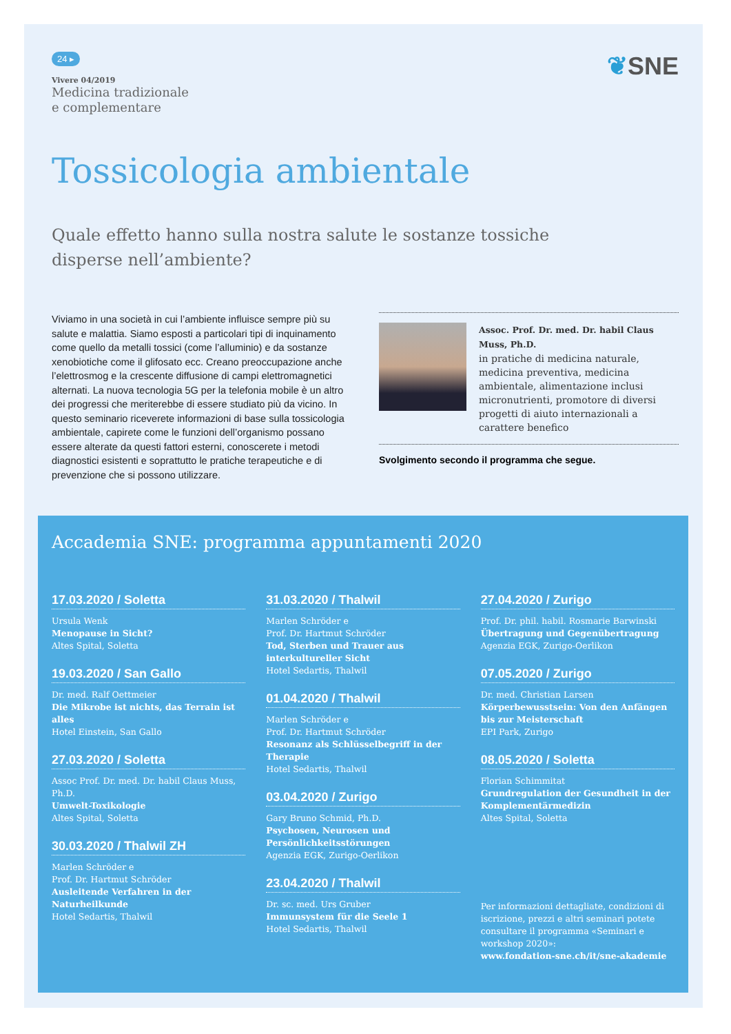24 ▸
Vivere 04/2019
Medicina tradizionale
e complementare
❦SNE
Tossicologia ambientale
Quale effetto hanno sulla nostra salute le sostanze tossiche
disperse nell’ambiente?
Viviamo in una società in cui l’ambiente influisce sempre più su salute e malattia. Siamo esposti a particolari tipi di inquinamento come quello da metalli tossici (come l’alluminio) e da sostanze xenobiotiche come il glifosato ecc. Creano preoccupazione anche l’elettrosmog e la crescente diffusione di campi elettromagnetici alternati. La nuova tecnologia 5G per la telefonia mobile è un altro dei progressi che meriterebbe di essere studiato più da vicino. In questo seminario riceverete informazioni di base sulla tossicologia ambientale, capirete come le funzioni dell’organismo possano essere alterate da questi fattori esterni, conoscerete i metodi diagnostici esistenti e soprattutto le pratiche terapeutiche e di prevenzione che si possono utilizzare.
Assoc. Prof. Dr. med. Dr. habil Claus Muss, Ph.D.
in pratiche di medicina naturale, medicina preventiva, medicina ambientale, alimentazione inclusi micronutrienti, promotore di diversi progetti di aiuto internazionali a carattere benefico
Svolgimento secondo il programma che segue.
Accademia SNE: programma appuntamenti 2020
17.03.2020 / Soletta
Ursula Wenk
Menopause in Sicht?
Altes Spital, Soletta
19.03.2020 / San Gallo
Dr. med. Ralf Oettmeier
Die Mikrobe ist nichts, das Terrain ist alles
Hotel Einstein, San Gallo
27.03.2020 / Soletta
Assoc Prof. Dr. med. Dr. habil Claus Muss, Ph.D.
Umwelt-Toxikologie
Altes Spital, Soletta
30.03.2020 / Thalwil ZH
Marlen Schröder e
Prof. Dr. Hartmut Schröder
Ausleitende Verfahren in der Naturheilkunde
Hotel Sedartis, Thalwil
31.03.2020 / Thalwil
Marlen Schröder e
Prof. Dr. Hartmut Schröder
Tod, Sterben und Trauer aus interkultureller Sicht
Hotel Sedartis, Thalwil
01.04.2020 / Thalwil
Marlen Schröder e
Prof. Dr. Hartmut Schröder
Resonanz als Schlüsselbegriff in der Therapie
Hotel Sedartis, Thalwil
03.04.2020 / Zurigo
Gary Bruno Schmid, Ph.D.
Psychosen, Neurosen und Persönlichkeitsstörungen
Agenzia EGK, Zurigo-Oerlikon
23.04.2020 / Thalwil
Dr. sc. med. Urs Gruber
Immunsystem für die Seele 1
Hotel Sedartis, Thalwil
27.04.2020 / Zurigo
Prof. Dr. phil. habil. Rosmarie Barwinski
Übertragung und Gegenübertragung
Agenzia EGK, Zurigo-Oerlikon
07.05.2020 / Zurigo
Dr. med. Christian Larsen
Körperbewusstsein: Von den Anfängen bis zur Meisterschaft
EPI Park, Zurigo
08.05.2020 / Soletta
Florian Schimmitat
Grundregulation der Gesundheit in der Komplementärmedizin
Altes Spital, Soletta
Per informazioni dettagliate, condizioni di iscrizione, prezzi e altri seminari potete consultare il programma «Seminari e workshop 2020»:
www.fondation-sne.ch/it/sne-akademie